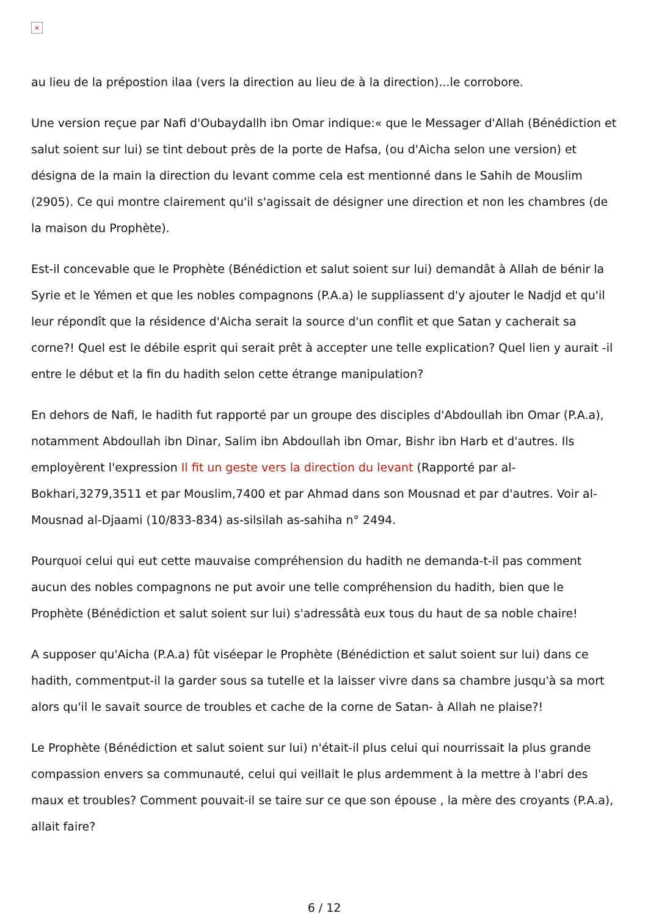×
au lieu de la prépostion ilaa (vers la direction au lieu de à la direction)...le corrobore.
Une version reçue par Nafi d'Oubaydallh ibn Omar indique:« que le Messager d'Allah (Bénédiction et salut soient sur lui) se tint debout près de la porte de Hafsa, (ou d'Aicha selon une version) et désigna de la main la direction du levant comme cela est mentionné dans le Sahih de Mouslim (2905). Ce qui montre clairement qu'il s'agissait de désigner une direction et non les chambres (de la maison du Prophète).
Est-il concevable que le Prophète (Bénédiction et salut soient sur lui) demandât à Allah de bénir la Syrie et le Yémen et que les nobles compagnons (P.A.a) le suppliassent d'y ajouter le Nadjd et qu'il leur répondît que la résidence d'Aicha serait la source d'un conflit et que Satan y cacherait sa corne?! Quel est le débile esprit qui serait prêt à accepter une telle explication? Quel lien y aurait -il entre le début et la fin du hadith selon cette étrange manipulation?
En dehors de Nafi, le hadith fut rapporté par un groupe des disciples d'Abdoullah ibn Omar (P.A.a), notamment Abdoullah ibn Dinar, Salim ibn Abdoullah ibn Omar, Bishr ibn Harb et d'autres. Ils employèrent l'expression Il fit un geste vers la direction du levant (Rapporté par al-Bokhari,3279,3511 et par Mouslim,7400 et par Ahmad dans son Mousnad et par d'autres. Voir al-Mousnad al-Djaami (10/833-834) as-silsilah as-sahiha n° 2494.
Pourquoi celui qui eut cette mauvaise compréhension du hadith ne demanda-t-il pas comment aucun des nobles compagnons ne put avoir une telle compréhension du hadith, bien que le Prophète (Bénédiction et salut soient sur lui) s'adressâtà eux tous du haut de sa noble chaire!
A supposer qu'Aicha (P.A.a) fût viséepar le Prophète (Bénédiction et salut soient sur lui) dans ce hadith, commentput-il la garder sous sa tutelle et la laisser vivre dans sa chambre jusqu'à sa mort alors qu'il le savait source de troubles et cache de la corne de Satan- à Allah ne plaise?!
Le Prophète (Bénédiction et salut soient sur lui) n'était-il plus celui qui nourrissait la plus grande compassion envers sa communauté, celui qui veillait le plus ardemment à la mettre à l'abri des maux et troubles? Comment pouvait-il se taire sur ce que son épouse , la mère des croyants (P.A.a), allait faire?
6 / 12